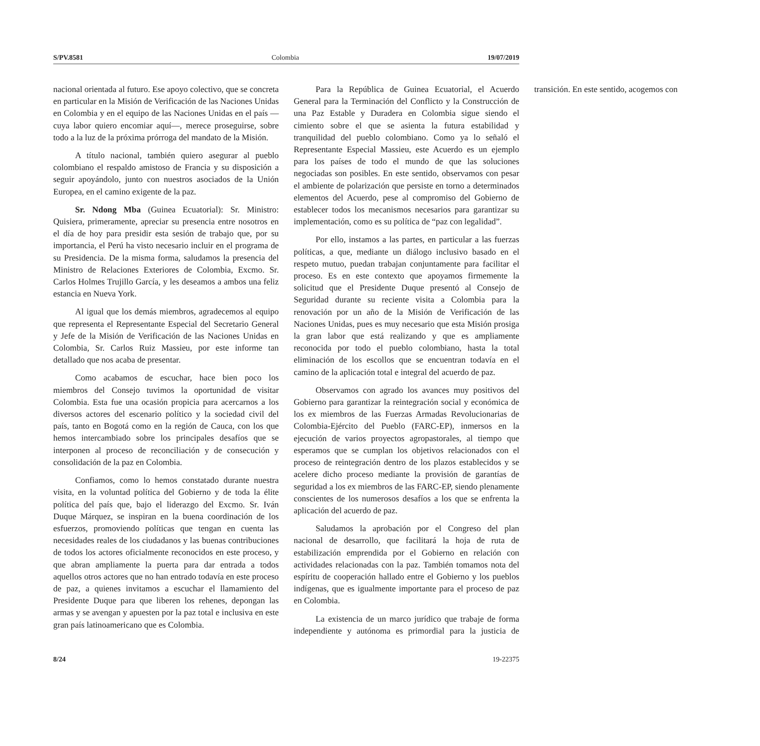S/PV.8581 Colombia 19/07/2019
nacional orientada al futuro. Ese apoyo colectivo, que se concreta en particular en la Misión de Verificación de las Naciones Unidas en Colombia y en el equipo de las Naciones Unidas en el país —cuya labor quiero encomiar aquí—, merece proseguirse, sobre todo a la luz de la próxima prórroga del mandato de la Misión.
A título nacional, también quiero asegurar al pueblo colombiano el respaldo amistoso de Francia y su disposición a seguir apoyándolo, junto con nuestros asociados de la Unión Europea, en el camino exigente de la paz.
Sr. Ndong Mba (Guinea Ecuatorial): Sr. Ministro: Quisiera, primeramente, apreciar su presencia entre nosotros en el día de hoy para presidir esta sesión de trabajo que, por su importancia, el Perú ha visto necesario incluir en el programa de su Presidencia. De la misma forma, saludamos la presencia del Ministro de Relaciones Exteriores de Colombia, Excmo. Sr. Carlos Holmes Trujillo García, y les deseamos a ambos una feliz estancia en Nueva York.
Al igual que los demás miembros, agradecemos al equipo que representa el Representante Especial del Secretario General y Jefe de la Misión de Verificación de las Naciones Unidas en Colombia, Sr. Carlos Ruiz Massieu, por este informe tan detallado que nos acaba de presentar.
Como acabamos de escuchar, hace bien poco los miembros del Consejo tuvimos la oportunidad de visitar Colombia. Esta fue una ocasión propicia para acercarnos a los diversos actores del escenario político y la sociedad civil del país, tanto en Bogotá como en la región de Cauca, con los que hemos intercambiado sobre los principales desafíos que se interponen al proceso de reconciliación y de consecución y consolidación de la paz en Colombia.
Confiamos, como lo hemos constatado durante nuestra visita, en la voluntad política del Gobierno y de toda la élite política del país que, bajo el liderazgo del Excmo. Sr. Iván Duque Márquez, se inspiran en la buena coordinación de los esfuerzos, promoviendo políticas que tengan en cuenta las necesidades reales de los ciudadanos y las buenas contribuciones de todos los actores oficialmente reconocidos en este proceso, y que abran ampliamente la puerta para dar entrada a todos aquellos otros actores que no han entrado todavía en este proceso de paz, a quienes invitamos a escuchar el llamamiento del Presidente Duque para que liberen los rehenes, depongan las armas y se avengan y apuesten por la paz total e inclusiva en este gran país latinoamericano que es Colombia.
Para la República de Guinea Ecuatorial, el Acuerdo General para la Terminación del Conflicto y la Construcción de una Paz Estable y Duradera en Colombia sigue siendo el cimiento sobre el que se asienta la futura estabilidad y tranquilidad del pueblo colombiano. Como ya lo señaló el Representante Especial Massieu, este Acuerdo es un ejemplo para los países de todo el mundo de que las soluciones negociadas son posibles. En este sentido, observamos con pesar el ambiente de polarización que persiste en torno a determinados elementos del Acuerdo, pese al compromiso del Gobierno de establecer todos los mecanismos necesarios para garantizar su implementación, como es su política de “paz con legalidad”.
Por ello, instamos a las partes, en particular a las fuerzas políticas, a que, mediante un diálogo inclusivo basado en el respeto mutuo, puedan trabajan conjuntamente para facilitar el proceso. Es en este contexto que apoyamos firmemente la solicitud que el Presidente Duque presentó al Consejo de Seguridad durante su reciente visita a Colombia para la renovación por un año de la Misión de Verificación de las Naciones Unidas, pues es muy necesario que esta Misión prosiga la gran labor que está realizando y que es ampliamente reconocida por todo el pueblo colombiano, hasta la total eliminación de los escollos que se encuentran todavía en el camino de la aplicación total e integral del acuerdo de paz.
Observamos con agrado los avances muy positivos del Gobierno para garantizar la reintegración social y económica de los ex miembros de las Fuerzas Armadas Revolucionarias de Colombia-Ejército del Pueblo (FARC-EP), inmersos en la ejecución de varios proyectos agropastorales, al tiempo que esperamos que se cumplan los objetivos relacionados con el proceso de reintegración dentro de los plazos establecidos y se acelere dicho proceso mediante la provisión de garantías de seguridad a los ex miembros de las FARC-EP, siendo plenamente conscientes de los numerosos desafíos a los que se enfrenta la aplicación del acuerdo de paz.
Saludamos la aprobación por el Congreso del plan nacional de desarrollo, que facilitará la hoja de ruta de estabilización emprendida por el Gobierno en relación con actividades relacionadas con la paz. También tomamos nota del espíritu de cooperación hallado entre el Gobierno y los pueblos indígenas, que es igualmente importante para el proceso de paz en Colombia.
La existencia de un marco jurídico que trabaje de forma independiente y autónoma es primordial para la justicia de transición. En este sentido, acogemos con
8/24 19-22375